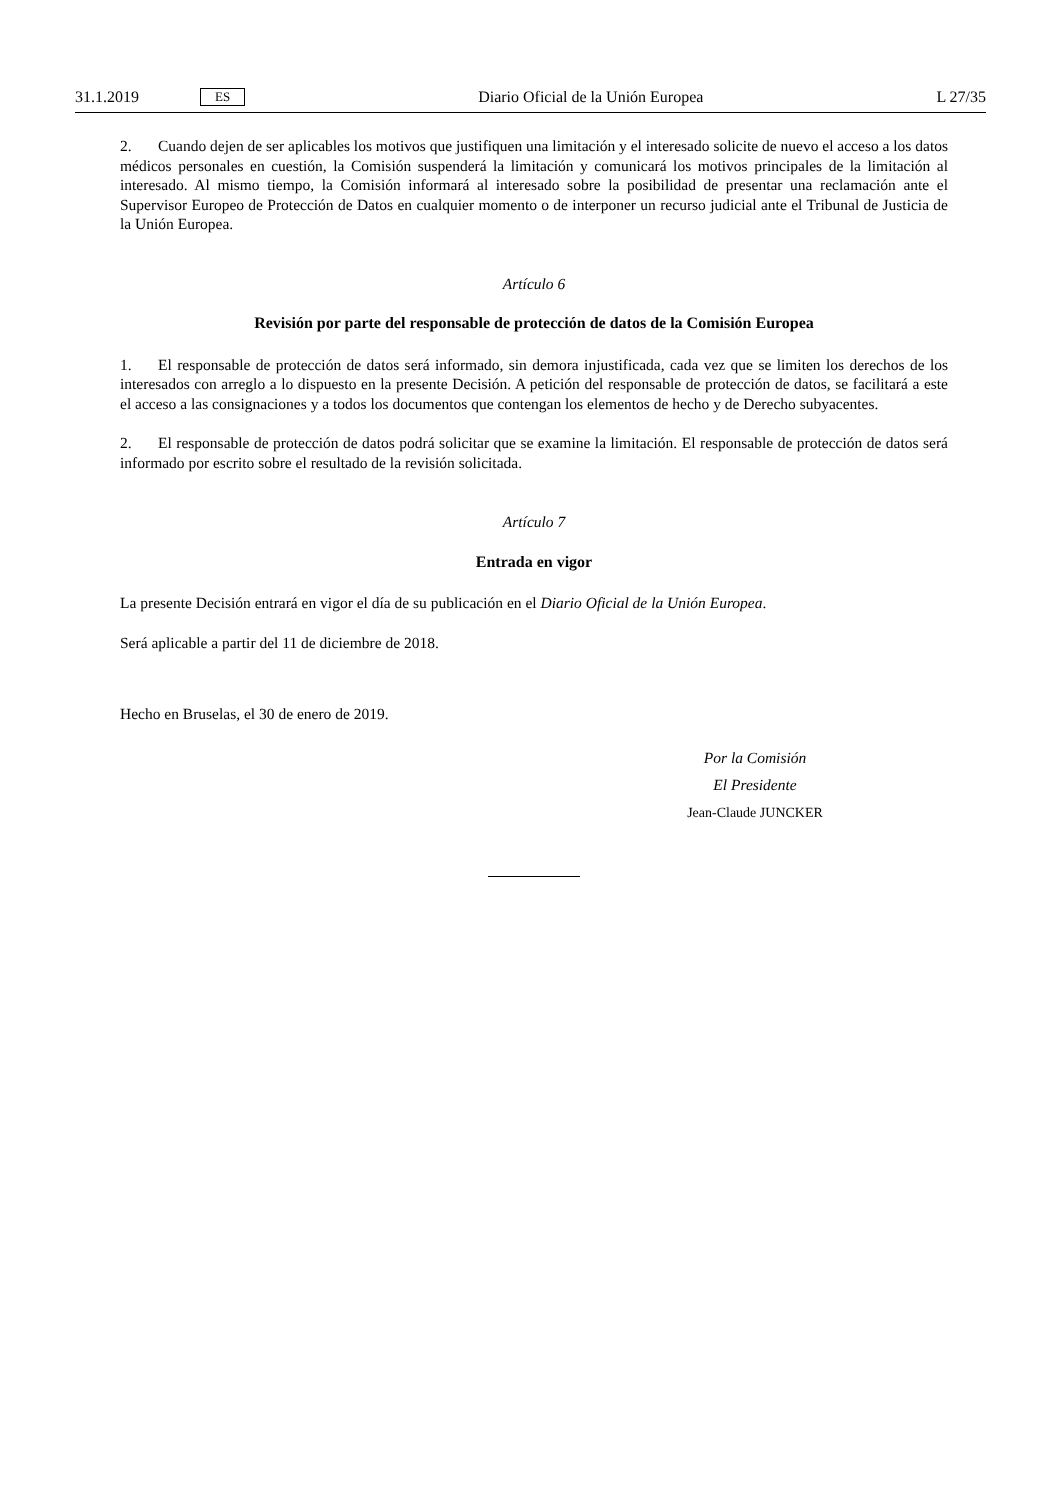31.1.2019 ES Diario Oficial de la Unión Europea L 27/35
2. Cuando dejen de ser aplicables los motivos que justifiquen una limitación y el interesado solicite de nuevo el acceso a los datos médicos personales en cuestión, la Comisión suspenderá la limitación y comunicará los motivos principales de la limitación al interesado. Al mismo tiempo, la Comisión informará al interesado sobre la posibilidad de presentar una reclamación ante el Supervisor Europeo de Protección de Datos en cualquier momento o de interponer un recurso judicial ante el Tribunal de Justicia de la Unión Europea.
Artículo 6
Revisión por parte del responsable de protección de datos de la Comisión Europea
1. El responsable de protección de datos será informado, sin demora injustificada, cada vez que se limiten los derechos de los interesados con arreglo a lo dispuesto en la presente Decisión. A petición del responsable de protección de datos, se facilitará a este el acceso a las consignaciones y a todos los documentos que contengan los elementos de hecho y de Derecho subyacentes.
2. El responsable de protección de datos podrá solicitar que se examine la limitación. El responsable de protección de datos será informado por escrito sobre el resultado de la revisión solicitada.
Artículo 7
Entrada en vigor
La presente Decisión entrará en vigor el día de su publicación en el Diario Oficial de la Unión Europea.
Será aplicable a partir del 11 de diciembre de 2018.
Hecho en Bruselas, el 30 de enero de 2019.
Por la Comisión
El Presidente
Jean-Claude JUNCKER